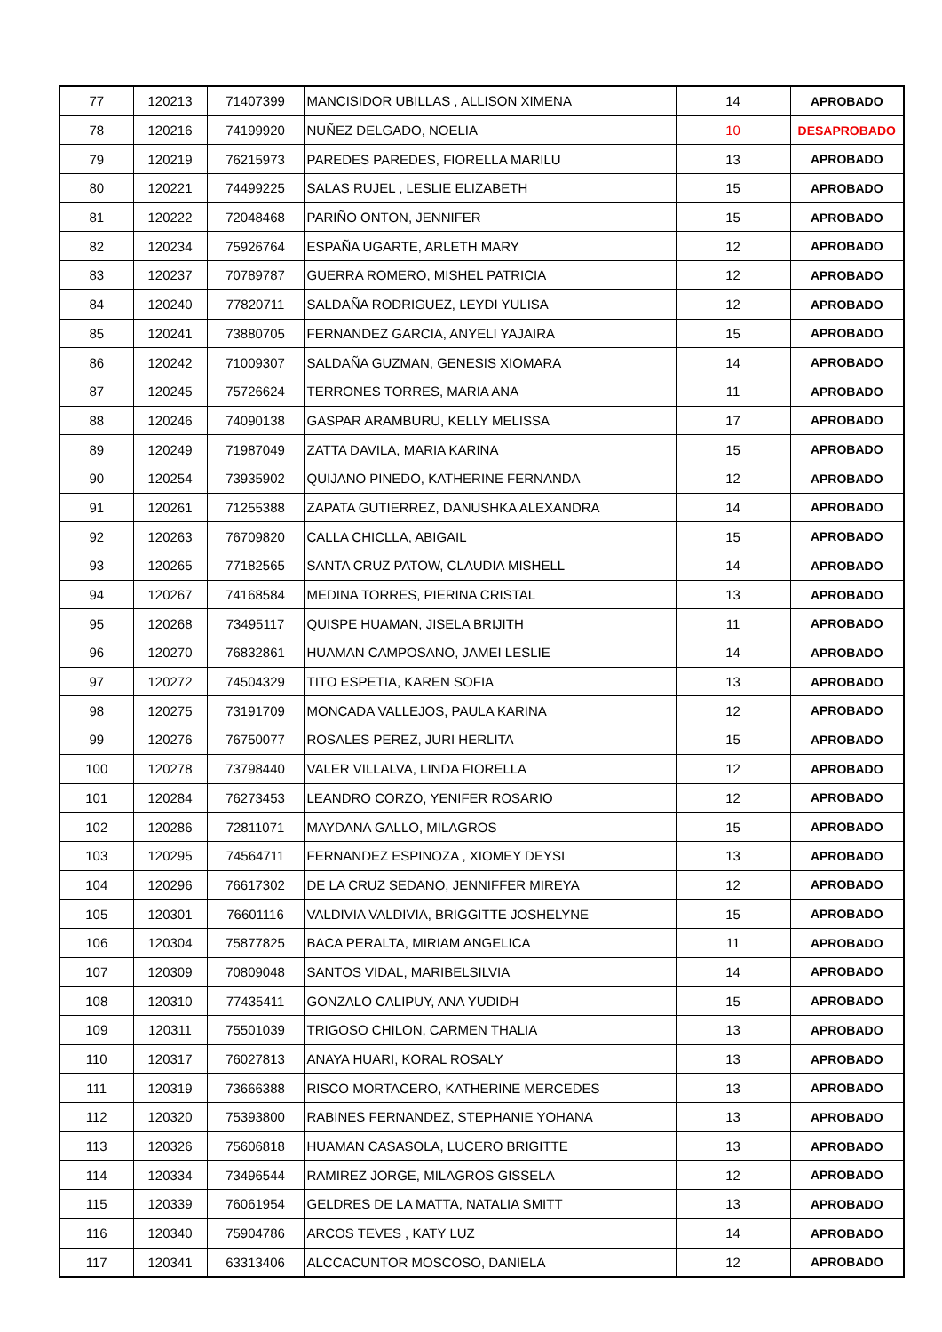| 77 | 120213 | 71407399 | MANCISIDOR UBILLAS , ALLISON XIMENA | 14 | APROBADO |
| 78 | 120216 | 74199920 | NUÑEZ DELGADO, NOELIA | 10 | DESAPROBADO |
| 79 | 120219 | 76215973 | PAREDES PAREDES, FIORELLA MARILU | 13 | APROBADO |
| 80 | 120221 | 74499225 | SALAS RUJEL , LESLIE ELIZABETH | 15 | APROBADO |
| 81 | 120222 | 72048468 | PARIÑO ONTON, JENNIFER | 15 | APROBADO |
| 82 | 120234 | 75926764 | ESPAÑA UGARTE, ARLETH MARY | 12 | APROBADO |
| 83 | 120237 | 70789787 | GUERRA ROMERO, MISHEL PATRICIA | 12 | APROBADO |
| 84 | 120240 | 77820711 | SALDAÑA RODRIGUEZ, LEYDI YULISA | 12 | APROBADO |
| 85 | 120241 | 73880705 | FERNANDEZ GARCIA, ANYELI YAJAIRA | 15 | APROBADO |
| 86 | 120242 | 71009307 | SALDAÑA GUZMAN, GENESIS XIOMARA | 14 | APROBADO |
| 87 | 120245 | 75726624 | TERRONES TORRES, MARIA ANA | 11 | APROBADO |
| 88 | 120246 | 74090138 | GASPAR ARAMBURU, KELLY MELISSA | 17 | APROBADO |
| 89 | 120249 | 71987049 | ZATTA DAVILA, MARIA KARINA | 15 | APROBADO |
| 90 | 120254 | 73935902 | QUIJANO PINEDO, KATHERINE FERNANDA | 12 | APROBADO |
| 91 | 120261 | 71255388 | ZAPATA GUTIERREZ, DANUSHKA ALEXANDRA | 14 | APROBADO |
| 92 | 120263 | 76709820 | CALLA CHICLLA, ABIGAIL | 15 | APROBADO |
| 93 | 120265 | 77182565 | SANTA CRUZ PATOW, CLAUDIA MISHELL | 14 | APROBADO |
| 94 | 120267 | 74168584 | MEDINA TORRES, PIERINA CRISTAL | 13 | APROBADO |
| 95 | 120268 | 73495117 | QUISPE HUAMAN, JISELA BRIJITH | 11 | APROBADO |
| 96 | 120270 | 76832861 | HUAMAN CAMPOSANO, JAMEI LESLIE | 14 | APROBADO |
| 97 | 120272 | 74504329 | TITO ESPETIA, KAREN SOFIA | 13 | APROBADO |
| 98 | 120275 | 73191709 | MONCADA VALLEJOS, PAULA KARINA | 12 | APROBADO |
| 99 | 120276 | 76750077 | ROSALES PEREZ, JURI HERLITA | 15 | APROBADO |
| 100 | 120278 | 73798440 | VALER VILLALVA, LINDA FIORELLA | 12 | APROBADO |
| 101 | 120284 | 76273453 | LEANDRO CORZO, YENIFER ROSARIO | 12 | APROBADO |
| 102 | 120286 | 72811071 | MAYDANA GALLO, MILAGROS | 15 | APROBADO |
| 103 | 120295 | 74564711 | FERNANDEZ ESPINOZA , XIOMEY DEYSI | 13 | APROBADO |
| 104 | 120296 | 76617302 | DE LA CRUZ SEDANO, JENNIFFER MIREYA | 12 | APROBADO |
| 105 | 120301 | 76601116 | VALDIVIA VALDIVIA, BRIGGITTE JOSHELYNE | 15 | APROBADO |
| 106 | 120304 | 75877825 | BACA PERALTA, MIRIAM ANGELICA | 11 | APROBADO |
| 107 | 120309 | 70809048 | SANTOS VIDAL, MARIBELSILVIA | 14 | APROBADO |
| 108 | 120310 | 77435411 | GONZALO CALIPUY, ANA YUDIDH | 15 | APROBADO |
| 109 | 120311 | 75501039 | TRIGOSO CHILON, CARMEN THALIA | 13 | APROBADO |
| 110 | 120317 | 76027813 | ANAYA HUARI, KORAL ROSALY | 13 | APROBADO |
| 111 | 120319 | 73666388 | RISCO MORTACERO, KATHERINE MERCEDES | 13 | APROBADO |
| 112 | 120320 | 75393800 | RABINES FERNANDEZ, STEPHANIE YOHANA | 13 | APROBADO |
| 113 | 120326 | 75606818 | HUAMAN CASASOLA, LUCERO BRIGITTE | 13 | APROBADO |
| 114 | 120334 | 73496544 | RAMIREZ JORGE, MILAGROS GISSELA | 12 | APROBADO |
| 115 | 120339 | 76061954 | GELDRES DE LA MATTA, NATALIA SMITT | 13 | APROBADO |
| 116 | 120340 | 75904786 | ARCOS TEVES , KATY LUZ | 14 | APROBADO |
| 117 | 120341 | 63313406 | ALCCACUNTOR MOSCOSO, DANIELA | 12 | APROBADO |